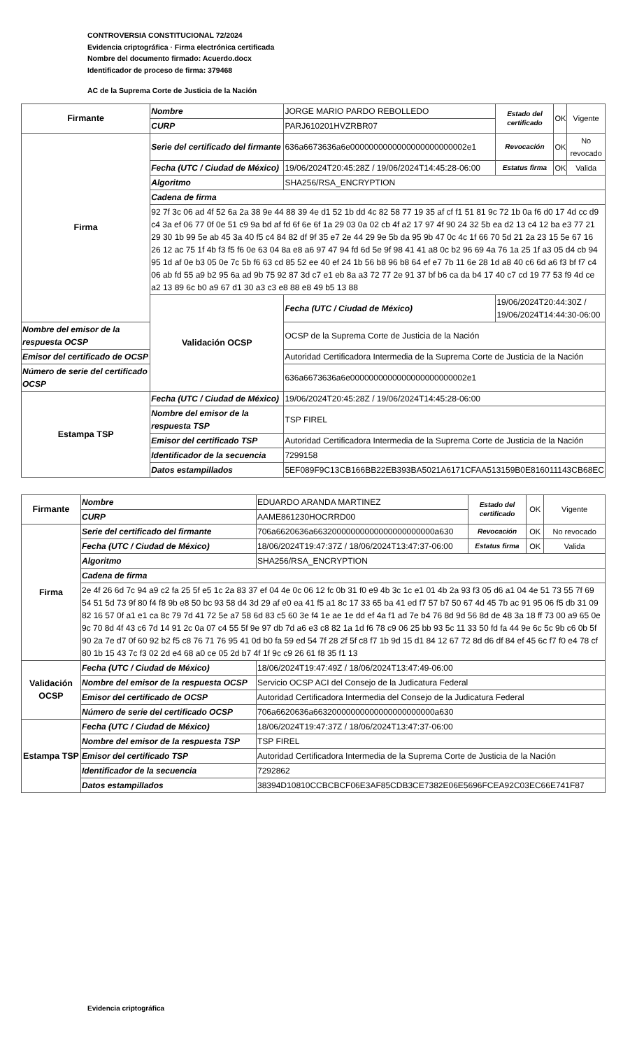CONTROVERSIA CONSTITUCIONAL 72/2024
Evidencia criptográfica · Firma electrónica certificada
Nombre del documento firmado: Acuerdo.docx
Identificador de proceso de firma: 379468
AC de la Suprema Corte de Justicia de la Nación
| Firmante | Nombre | JORGE MARIO PARDO REBOLLEDO | Estado del certificado | OK | Vigente |
| | CURP | PARJ610201HVZRBR07 | | | |
| Firma | Serie del certificado del firmante | 636a6673636a6e0000000000000000000000002e1 | Revocación | OK | No revocado |
| | Fecha (UTC / Ciudad de México) | 19/06/2024T20:45:28Z / 19/06/2024T14:45:28-06:00 | Estatus firma | OK | Valida |
| | Algoritmo | SHA256/RSA_ENCRYPTION | | | |
| | Cadena de firma | | | | |
| | 92 7f 3c 06 ad 4f 52 6a 2a 38 9e 44 88 39 4e d1 52 1b dd 4c 82 58 77 19 35 af cf f1 51 81 9c 72 1b 0a f6 d0 17 4d cc d9 c4 3a ef 06 77 0f 0e 51 c9 9a bd af fd 6f 6e 6f 1a 29 03 0a 02 cb 4f a2 17 97 4f 90 24 32 5b ea d2 13 c4 12 ba e3 77 21 29 30 1b 99 5e ab 45 3a 40 f5 c4 84 82 df 9f 35 e7 2e 44 29 9e 5b da 95 9b 47 0c 4c 1f 66 70 5d 21 2a 23 15 5e 67 16 26 12 ac 75 1f 4b f3 f5 f6 0e 63 04 8a e8 a6 97 47 94 fd 6d 5e 9f 98 41 41 a8 0c b2 96 69 4a 76 1a 25 1f a3 05 d4 cb 94 95 1d af 0e b3 05 0e 7c 5b f6 63 cd 85 52 ee 40 ef 24 1b 56 b8 96 b8 64 ef e7 7b 11 6e 28 1d a8 40 c6 6d a6 f3 bf f7 c4 06 ab fd 55 a9 b2 95 6a ad 9b 75 92 87 3d c7 e1 eb 8a a3 72 77 2e 91 37 bf b6 ca da b4 17 40 c7 cd 19 77 53 f9 4d ce a2 13 89 6c b0 a9 67 d1 30 a3 c3 e8 88 e8 49 b5 13 88 | | | | |
| | Validación OCSP | Fecha (UTC / Ciudad de México) | 19/06/2024T20:44:30Z / 19/06/2024T14:44:30-06:00 | | |
| Nombre del emisor de la respuesta OCSP | | OCSP de la Suprema Corte de Justicia de la Nación | | | |
| Emisor del certificado de OCSP | | Autoridad Certificadora Intermedia de la Suprema Corte de Justicia de la Nación | | | |
| Número de serie del certificado OCSP | | 636a6673636a6e0000000000000000000000002e1 | | | |
| Estampa TSP | Fecha (UTC / Ciudad de México) | 19/06/2024T20:45:28Z / 19/06/2024T14:45:28-06:00 | | | |
| | Nombre del emisor de la respuesta TSP | TSP FIREL | | | |
| | Emisor del certificado TSP | Autoridad Certificadora Intermedia de la Suprema Corte de Justicia de la Nación | | | |
| | Identificador de la secuencia | 7299158 | | | |
| | Datos estampillados | 5EF089F9C13CB166BB22EB393BA5021A6171CFAA513159B0E816011143CB68EC | | | |
| Firmante | Nombre | EDUARDO ARANDA MARTINEZ | Estado del certificado | OK | Vigente |
| | CURP | AAME861230HOCRRD00 | | | |
| Firma | Serie del certificado del firmante | 706a6620636a66320000000000000000000000a630 | Revocación | OK | No revocado |
| | Fecha (UTC / Ciudad de México) | 18/06/2024T19:47:37Z / 18/06/2024T13:47:37-06:00 | Estatus firma | OK | Valida |
| | Algoritmo | SHA256/RSA_ENCRYPTION | | | |
| | Cadena de firma | | | | |
| | 2e 4f 26 6d 7c 94 a9 c2 fa 25 5f e5 1c 2a 83 37 ef 04 4e 0c 06 12 fc 0b 31 f0 e9 4b 3c 1c e1 01 4b 2a 93 f3 05 d6 a1 04 4e 51 73 55 7f 69 54 51 5d 73 9f 80 f4 f8 9b e8 50 bc 93 58 d4 3d 29 af e0 ea 41 f5 a1 8c 17 33 65 ba 41 ed f7 57 b7 50 67 4d 45 7b ac 91 95 06 f5 db 31 09 82 16 57 0f a1 e1 ca 8c 79 7d 41 72 5e a7 58 6d 83 c5 60 3e f4 1e ae 1e dd ef 4a f1 ad 7e b4 76 8d 9d 56 8d de 48 3a 18 ff 73 00 a9 65 0e 9c 70 8d 4f 43 c6 7d 14 91 2c 0a 07 c4 55 5f 9e 97 db 7d a6 e3 c8 82 1a 1d f6 78 c9 06 25 bb 93 5c 11 33 50 fd fa 44 9e 6c 5c 9b c6 0b 5f 90 2a 7e d7 0f 60 92 b2 f5 c8 76 71 76 95 41 0d b0 fa 59 ed 54 7f 28 2f 5f c8 f7 1b 9d 15 d1 84 12 67 72 8d d6 df 84 ef 45 6c f7 f0 e4 78 cf 80 1b 15 43 7c f3 02 2d e4 68 a0 ce 05 2d b7 4f 1f 9c c9 26 61 f8 35 f1 13 | | | | |
| Validación OCSP | Fecha (UTC / Ciudad de México) | 18/06/2024T19:47:49Z / 18/06/2024T13:47:49-06:00 | | | |
| | Nombre del emisor de la respuesta OCSP | Servicio OCSP ACI del Consejo de la Judicatura Federal | | | |
| | Emisor del certificado de OCSP | Autoridad Certificadora Intermedia del Consejo de la Judicatura Federal | | | |
| | Número de serie del certificado OCSP | 706a6620636a66320000000000000000000000a630 | | | |
| Estampa TSP | Fecha (UTC / Ciudad de México) | 18/06/2024T19:47:37Z / 18/06/2024T13:47:37-06:00 | | | |
| | Nombre del emisor de la respuesta TSP | TSP FIREL | | | |
| | Emisor del certificado TSP | Autoridad Certificadora Intermedia de la Suprema Corte de Justicia de la Nación | | | |
| | Identificador de la secuencia | 7292862 | | | |
| | Datos estampillados | 38394D10810CCBCBCF06E3AF85CDB3CE7382E06E5696FCEA92C03EC66E741F87 | | | |
Evidencia criptográfica